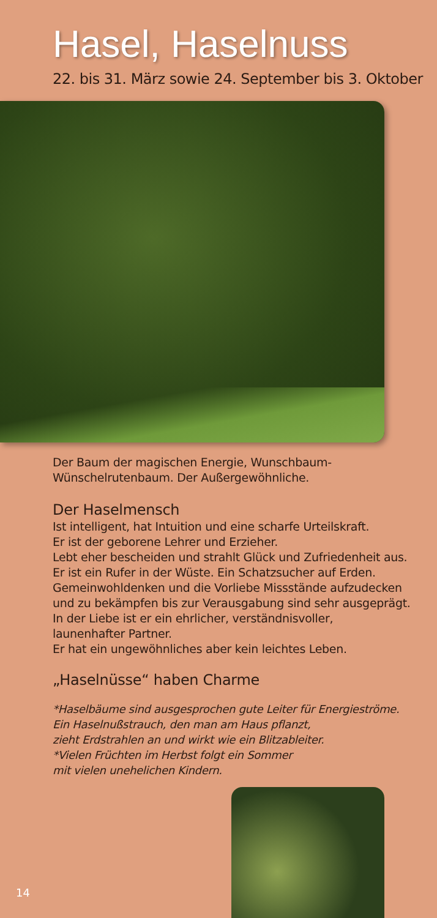Hasel, Haselnuss
22. bis 31. März sowie 24. September bis 3. Oktober
Der Baum der magischen Energie, Wunschbaum-
Wünschelrutenbaum. Der Außergewöhnliche.
Der Haselmensch
Ist intelligent, hat Intuition und eine scharfe Urteilskraft.
Er ist der geborene Lehrer und Erzieher.
Lebt eher bescheiden und strahlt Glück und Zufriedenheit aus.
Er ist ein Rufer in der Wüste. Ein Schatzsucher auf Erden.
Gemeinwohldenken und die Vorliebe Missstände aufzudecken
und zu bekämpfen bis zur Verausgabung sind sehr ausgeprägt.
In der Liebe ist er ein ehrlicher, verständnisvoller,
launenhafter Partner.
Er hat ein ungewöhnliches aber kein leichtes Leben.
„Haselnüsse“ haben Charme
*Haselbäume sind ausgesprochen gute Leiter für Energieströme.
Ein Haselnußstrauch, den man am Haus pflanzt,
zieht Erdstrahlen an und wirkt wie ein Blitzableiter.
*Vielen Früchten im Herbst folgt ein Sommer
mit vielen unehelichen Kindern.
14